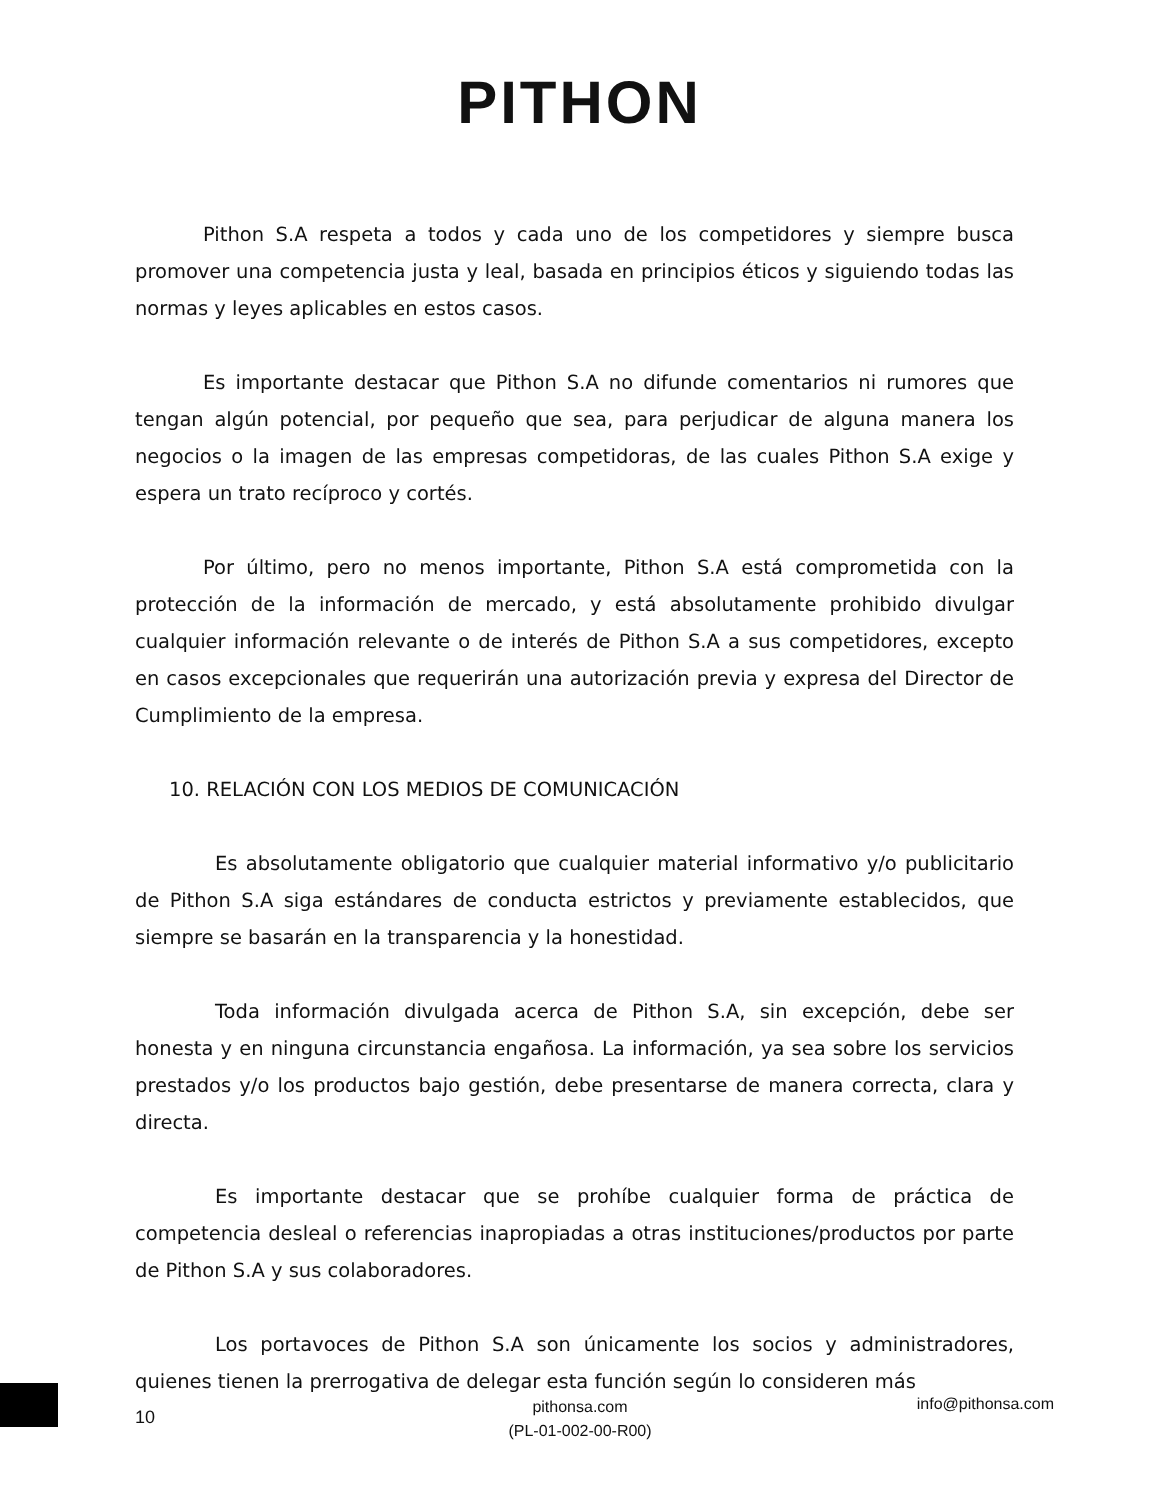PITHON
Pithon S.A respeta a todos y cada uno de los competidores y siempre busca promover una competencia justa y leal, basada en principios éticos y siguiendo todas las normas y leyes aplicables en estos casos.
Es importante destacar que Pithon S.A no difunde comentarios ni rumores que tengan algún potencial, por pequeño que sea, para perjudicar de alguna manera los negocios o la imagen de las empresas competidoras, de las cuales Pithon S.A exige y espera un trato recíproco y cortés.
Por último, pero no menos importante, Pithon S.A está comprometida con la protección de la información de mercado, y está absolutamente prohibido divulgar cualquier información relevante o de interés de Pithon S.A a sus competidores, excepto en casos excepcionales que requerirán una autorización previa y expresa del Director de Cumplimiento de la empresa.
10. RELACIÓN CON LOS MEDIOS DE COMUNICACIÓN
Es absolutamente obligatorio que cualquier material informativo y/o publicitario de Pithon S.A siga estándares de conducta estrictos y previamente establecidos, que siempre se basarán en la transparencia y la honestidad.
Toda información divulgada acerca de Pithon S.A, sin excepción, debe ser honesta y en ninguna circunstancia engañosa. La información, ya sea sobre los servicios prestados y/o los productos bajo gestión, debe presentarse de manera correcta, clara y directa.
Es importante destacar que se prohíbe cualquier forma de práctica de competencia desleal o referencias inapropiadas a otras instituciones/productos por parte de Pithon S.A y sus colaboradores.
Los portavoces de Pithon S.A son únicamente los socios y administradores, quienes tienen la prerrogativa de delegar esta función según lo consideren más
10
pithonsa.com
(PL-01-002-00-R00)
info@pithonsa.com